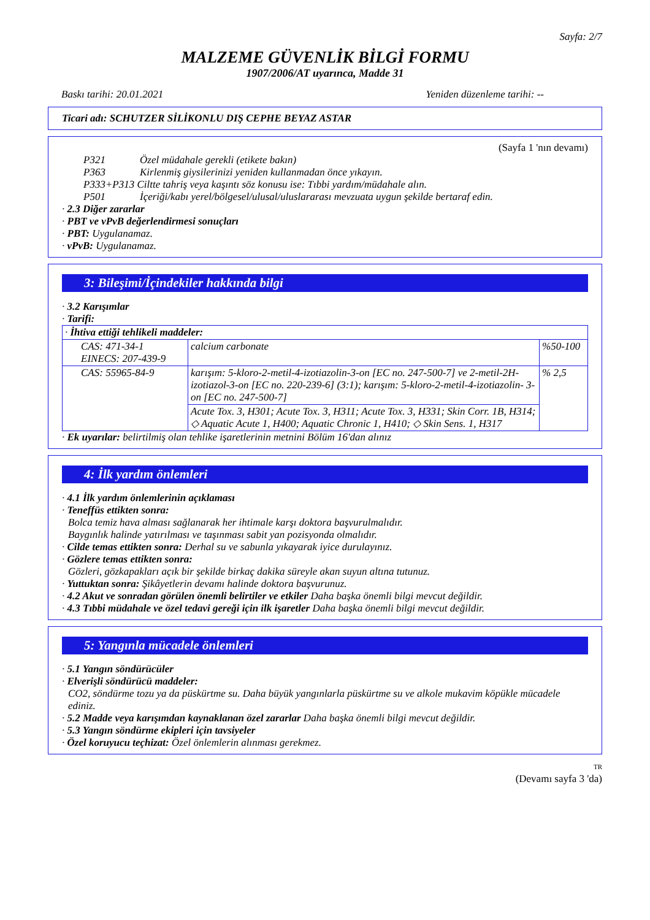Sayfa: 2/7
MALZEME GÜVENLİK BİLGİ FORMU
1907/2006/AT uyarınca, Madde 31
Baskı tarihi: 20.01.2021 Yeniden düzenleme tarihi: --
Ticari adı: SCHUTZER SİLİKONLU DIŞ CEPHE BEYAZ ASTAR
(Sayfa 1 'nın devamı)
P321 Özel müdahale gerekli (etikete bakın)
P363 Kirlenmiş giysilerinizi yeniden kullanmadan önce yıkayın.
P333+P313 Ciltte tahriş veya kaşıntı söz konusu ise: Tıbbi yardım/müdahale alın.
P501 İçeriği/kabı yerel/bölgesel/ulusal/uluslararası mevzuata uygun şekilde bertaraf edin.
· 2.3 Diğer zararlar
· PBT ve vPvB değerlendirmesi sonuçları
· PBT: Uygulanamaz.
· vPvB: Uygulanamaz.
3: Bileşimi/İçindekiler hakkında bilgi
· 3.2 Karışımlar
· Tarifi:
| · İhtiva ettiği tehlikeli maddeler: | | |
| CAS: 471-34-1 EINECS: 207-439-9 | calcium carbonate | %50-100 |
| CAS: 55965-84-9 | karışım: 5-kloro-2-metil-4-izotiazolin-3-on [EC no. 247-500-7] ve 2-metil-2H-izotiazol-3-on [EC no. 220-239-6] (3:1); karışım: 5-kloro-2-metil-4-izotiazolin- 3-on [EC no. 247-500-7] | % 2,5 |
| | Acute Tox. 3, H301; Acute Tox. 3, H311; Acute Tox. 3, H331; Skin Corr. 1B, H314; ◇ Aquatic Acute 1, H400; Aquatic Chronic 1, H410; ◇ Skin Sens. 1, H317 | |
· Ek uyarılar: belirtilmiş olan tehlike işaretlerinin metnini Bölüm 16'dan alınız
4: İlk yardım önlemleri
· 4.1 İlk yardım önlemlerinin açıklaması
· Teneffüs ettikten sonra:
Bolca temiz hava alması sağlanarak her ihtimale karşı doktora başvurulmalıdır.
Baygınlık halinde yatırılması ve taşınması sabit yan pozisyonda olmalıdır.
· Cilde temas ettikten sonra: Derhal su ve sabunla yıkayarak iyice durulayınız.
· Gözlere temas ettikten sonra:
Gözleri, gözkapakları açık bir şekilde birkaç dakika süreyle akan suyun altına tutunuz.
· Yuttuktan sonra: Şikâyetlerin devamı halinde doktora başvurunuz.
· 4.2 Akut ve sonradan görülen önemli belirtiler ve etkiler Daha başka önemli bilgi mevcut değildir.
· 4.3 Tıbbi müdahale ve özel tedavi gereği için ilk işaretler Daha başka önemli bilgi mevcut değildir.
5: Yangınla mücadele önlemleri
· 5.1 Yangın söndürücüler
· Elverişli söndürücü maddeler:
CO2, söndürme tozu ya da püskürtme su. Daha büyük yangınlarla püskürtme su ve alkole mukavim köpükle mücadele ediniz.
· 5.2 Madde veya karışımdan kaynaklanan özel zararlar Daha başka önemli bilgi mevcut değildir.
· 5.3 Yangın söndürme ekipleri için tavsiyeler
· Özel koruyucu teçhizat: Özel önlemlerin alınması gerekmez.
TR
(Devamı sayfa 3 'da)